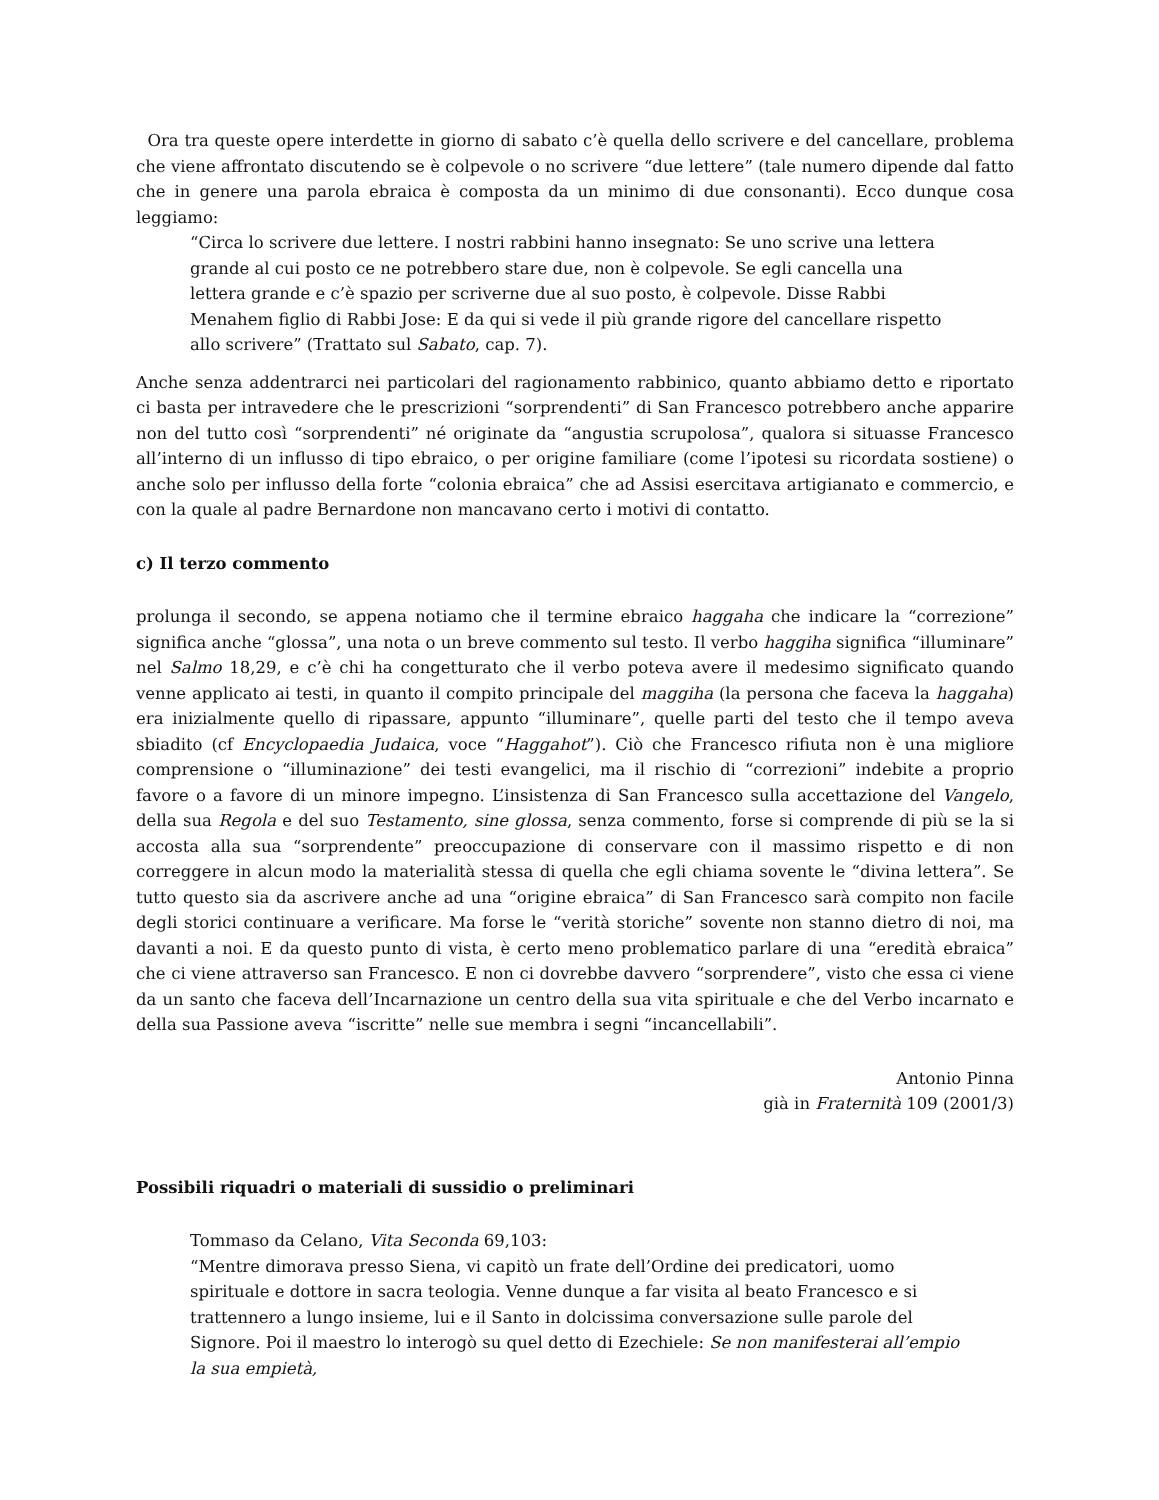Ora tra queste opere interdette in giorno di sabato c’è quella dello scrivere e del cancellare, problema che viene affrontato discutendo se è colpevole o no scrivere “due lettere” (tale numero dipende dal fatto che in genere una parola ebraica è composta da un minimo di due consonanti). Ecco dunque cosa leggiamo:
“Circa lo scrivere due lettere. I nostri rabbini hanno insegnato: Se uno scrive una lettera grande al cui posto ce ne potrebbero stare due, non è colpevole. Se egli cancella una lettera grande e c’è spazio per scriverne due al suo posto, è colpevole. Disse Rabbi Menahem figlio di Rabbi Jose: E da qui si vede il più grande rigore del cancellare rispetto allo scrivere” (Trattato sul Sabato, cap. 7).
Anche senza addentrarci nei particolari del ragionamento rabbinico, quanto abbiamo detto e riportato ci basta per intravedere che le prescrizioni “sorprendenti” di San Francesco potrebbero anche apparire non del tutto così “sorprendenti” né originate da “angustia scrupolosa”, qualora si situasse Francesco all’interno di un influsso di tipo ebraico, o per origine familiare (come l’ipotesi su ricordata sostiene) o anche solo per influsso della forte “colonia ebraica” che ad Assisi esercitava artigianato e commercio, e con la quale al padre Bernardone non mancavano certo i motivi di contatto.
c) Il terzo commento
prolunga il secondo, se appena notiamo che il termine ebraico haggaha che indicare la “correzione” significa anche “glossa”, una nota o un breve commento sul testo. Il verbo haggiha significa “illuminare” nel Salmo 18,29, e c’è chi ha congetturato che il verbo poteva avere il medesimo significato quando venne applicato ai testi, in quanto il compito principale del maggiha (la persona che faceva la haggaha) era inizialmente quello di ripassare, appunto “illuminare”, quelle parti del testo che il tempo aveva sbiadito (cf Encyclopaedia Judaica, voce “Haggahot”). Ciò che Francesco rifiuta non è una migliore comprensione o “illuminazione” dei testi evangelici, ma il rischio di “correzioni” indebite a proprio favore o a favore di un minore impegno. L’insistenza di San Francesco sulla accettazione del Vangelo, della sua Regola e del suo Testamento, sine glossa, senza commento, forse si comprende di più se la si accosta alla sua “sorprendente” preoccupazione di conservare con il massimo rispetto e di non correggere in alcun modo la materialità stessa di quella che egli chiama sovente le “divina lettera”. Se tutto questo sia da ascrivere anche ad una “origine ebraica” di San Francesco sarà compito non facile degli storici continuare a verificare. Ma forse le “verità storiche” sovente non stanno dietro di noi, ma davanti a noi. E da questo punto di vista, è certo meno problematico parlare di una “eredità ebraica” che ci viene attraverso san Francesco. E non ci dovrebbe davvero “sorprendere”, visto che essa ci viene da un santo che faceva dell’Incarnazione un centro della sua vita spirituale e che del Verbo incarnato e della sua Passione aveva “iscritte” nelle sue membra i segni “incancellabili”.
Antonio Pinna
già in Fraternità 109 (2001/3)
Possibili riquadri o materiali di sussidio o preliminari
Tommaso da Celano, Vita Seconda 69,103:
“Mentre dimorava presso Siena, vi capitò un frate dell’Ordine dei predicatori, uomo spirituale e dottore in sacra teologia. Venne dunque a far visita al beato Francesco e si trattennero a lungo insieme, lui e il Santo in dolcissima conversazione sulle parole del Signore. Poi il maestro lo interogò su quel detto di Ezechiele: Se non manifesterai all’empio la sua empietà,